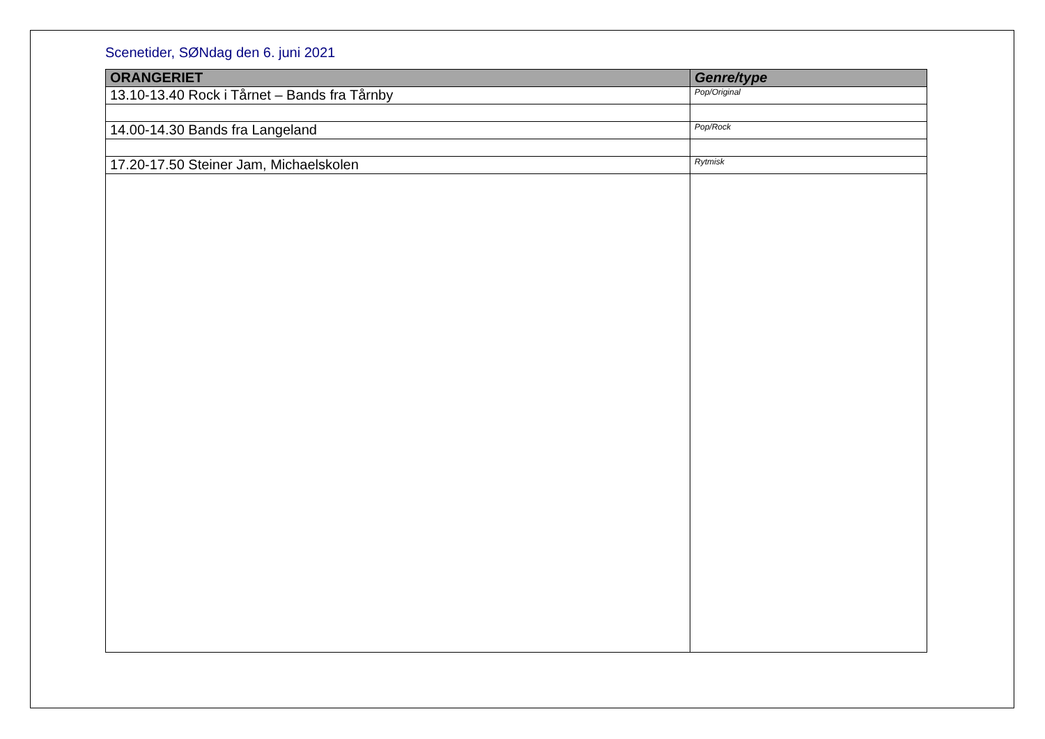Scenetider, SØNdag den 6. juni 2021
| ORANGERIET | Genre/type |
| --- | --- |
| 13.10-13.40 Rock i Tårnet – Bands fra Tårnby | Pop/Original |
| 14.00-14.30 Bands fra Langeland | Pop/Rock |
| 17.20-17.50 Steiner Jam, Michaelskolen | Rytmisk |